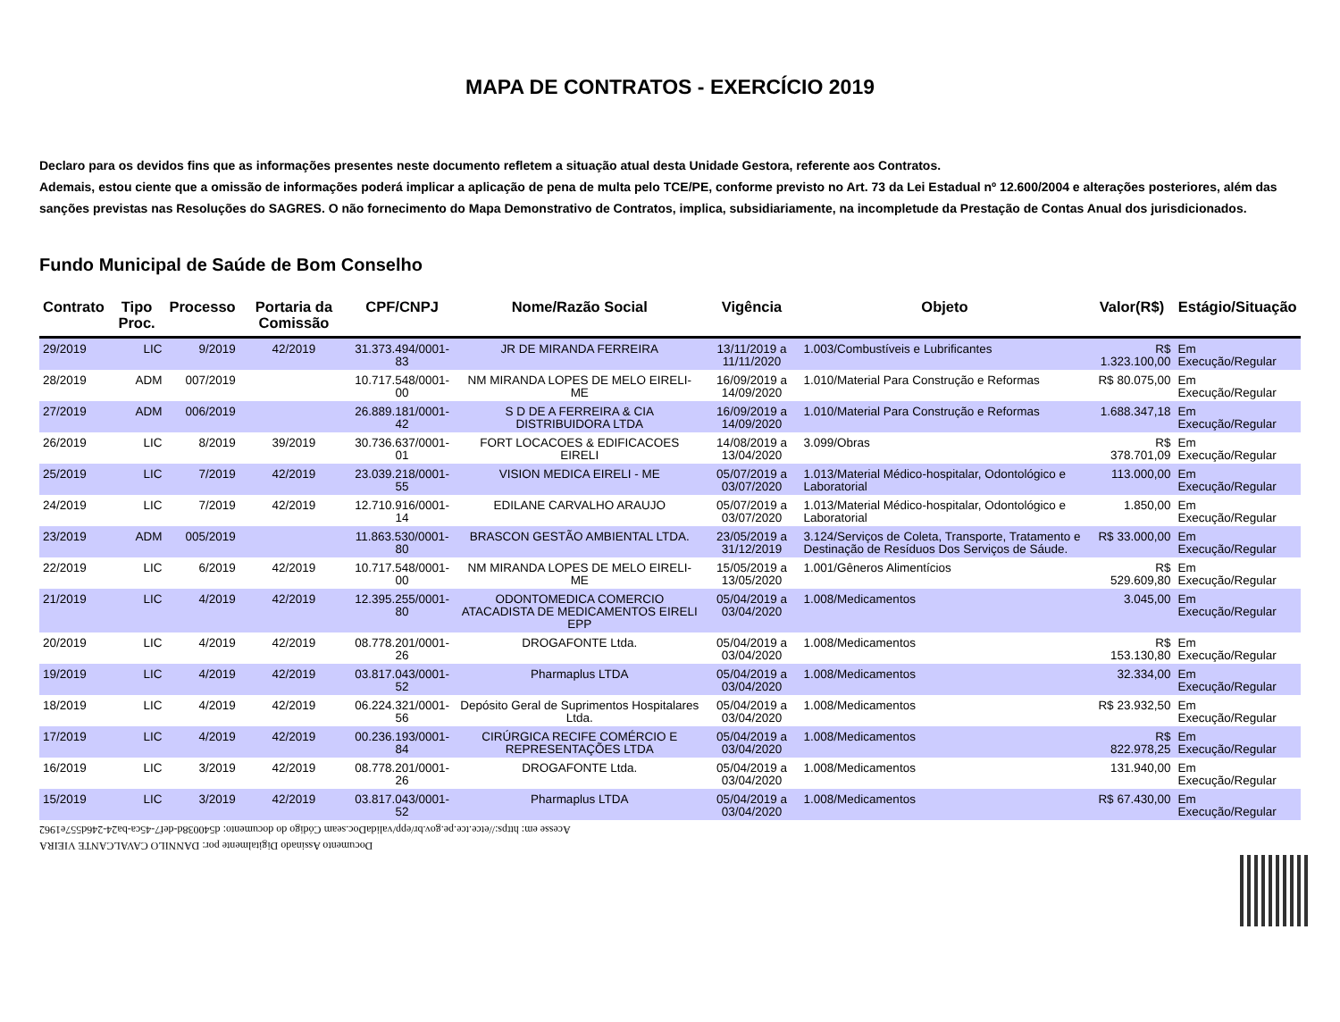MAPA DE CONTRATOS - EXERCÍCIO 2019
Declaro para os devidos fins que as informações presentes neste documento refletem a situação atual desta Unidade Gestora, referente aos Contratos.
Ademais, estou ciente que a omissão de informações poderá implicar a aplicação de pena de multa pelo TCE/PE, conforme previsto no Art. 73 da Lei Estadual nº 12.600/2004 e alterações posteriores, além das sanções previstas nas Resoluções do SAGRES. O não fornecimento do Mapa Demonstrativo de Contratos, implica, subsidiariamente, na incompletude da Prestação de Contas Anual dos jurisdicionados.
Fundo Municipal de Saúde de Bom Conselho
| Contrato | Tipo Proc. | Processo | Portaria da Comissão | CPF/CNPJ | Nome/Razão Social | Vigência | Objeto | Valor(R$) | Estágio/Situação |
| --- | --- | --- | --- | --- | --- | --- | --- | --- | --- |
| 29/2019 | LIC | 9/2019 | 42/2019 | 31.373.494/0001-83 | JR DE MIRANDA FERREIRA | 13/11/2019 a 11/11/2020 | 1.003/Combustíveis e Lubrificantes | R$ 1.323.100,00 | Em Execução/Regular |
| 28/2019 | ADM | 007/2019 | | 10.717.548/0001-00 | NM MIRANDA LOPES DE MELO EIRELI-ME | 16/09/2019 a 14/09/2020 | 1.010/Material Para Construção e Reformas | R$ 80.075,00 | Em Execução/Regular |
| 27/2019 | ADM | 006/2019 | | 26.889.181/0001-42 | S D DE A FERREIRA & CIA DISTRIBUIDORA LTDA | 16/09/2019 a 14/09/2020 | 1.010/Material Para Construção e Reformas | 1.688.347,18 | Em Execução/Regular |
| 26/2019 | LIC | 8/2019 | 39/2019 | 30.736.637/0001-01 | FORT LOCACOES & EDIFICACOES EIRELI | 14/08/2019 a 13/04/2020 | 3.099/Obras | R$ 378.701,09 | Em Execução/Regular |
| 25/2019 | LIC | 7/2019 | 42/2019 | 23.039.218/0001-55 | VISION MEDICA EIRELI - ME | 05/07/2019 a 03/07/2020 | 1.013/Material Médico-hospitalar, Odontológico e Laboratorial | 113.000,00 | Em Execução/Regular |
| 24/2019 | LIC | 7/2019 | 42/2019 | 12.710.916/0001-14 | EDILANE CARVALHO ARAUJO | 05/07/2019 a 03/07/2020 | 1.013/Material Médico-hospitalar, Odontológico e Laboratorial | 1.850,00 | Em Execução/Regular |
| 23/2019 | ADM | 005/2019 | | 11.863.530/0001-80 | BRASCON GESTÃO AMBIENTAL LTDA. | 23/05/2019 a 31/12/2019 | 3.124/Serviços de Coleta, Transporte, Tratamento e Destinação de Resíduos Dos Serviços de Sáude. | R$ 33.000,00 | Em Execução/Regular |
| 22/2019 | LIC | 6/2019 | 42/2019 | 10.717.548/0001-00 | NM MIRANDA LOPES DE MELO EIRELI-ME | 15/05/2019 a 13/05/2020 | 1.001/Gêneros Alimentícios | R$ 529.609,80 | Em Execução/Regular |
| 21/2019 | LIC | 4/2019 | 42/2019 | 12.395.255/0001-80 | ODONTOMEDICA COMERCIO ATACADISTA DE MEDICAMENTOS EIRELI EPP | 05/04/2019 a 03/04/2020 | 1.008/Medicamentos | 3.045,00 | Em Execução/Regular |
| 20/2019 | LIC | 4/2019 | 42/2019 | 08.778.201/0001-26 | DROGAFONTE Ltda. | 05/04/2019 a 03/04/2020 | 1.008/Medicamentos | R$ 153.130,80 | Em Execução/Regular |
| 19/2019 | LIC | 4/2019 | 42/2019 | 03.817.043/0001-52 | Pharmaplus LTDA | 05/04/2019 a 03/04/2020 | 1.008/Medicamentos | 32.334,00 | Em Execução/Regular |
| 18/2019 | LIC | 4/2019 | 42/2019 | 06.224.321/0001-56 | Depósito Geral de Suprimentos Hospitalares Ltda. | 05/04/2019 a 03/04/2020 | 1.008/Medicamentos | R$ 23.932,50 | Em Execução/Regular |
| 17/2019 | LIC | 4/2019 | 42/2019 | 00.236.193/0001-84 | CIRÚRGICA RECIFE COMÉRCIO E REPRESENTAÇÕES LTDA | 05/04/2019 a 03/04/2020 | 1.008/Medicamentos | R$ 822.978,25 | Em Execução/Regular |
| 16/2019 | LIC | 3/2019 | 42/2019 | 08.778.201/0001-26 | DROGAFONTE Ltda. | 05/04/2019 a 03/04/2020 | 1.008/Medicamentos | 131.940,00 | Em Execução/Regular |
| 15/2019 | LIC | 3/2019 | 42/2019 | 03.817.043/0001-52 | Pharmaplus LTDA | 05/04/2019 a 03/04/2020 | 1.008/Medicamentos | R$ 67.430,00 | Em Execução/Regular |
Documento Assinado Digitalmente por: DANNILO CAVALCANTE VIEIRA
Acesse em: https://etce.tce.pe.gov.br/epp/validaDoc.seam Código do documento: d540038d-def7-45ca-ba24-246d557e1962